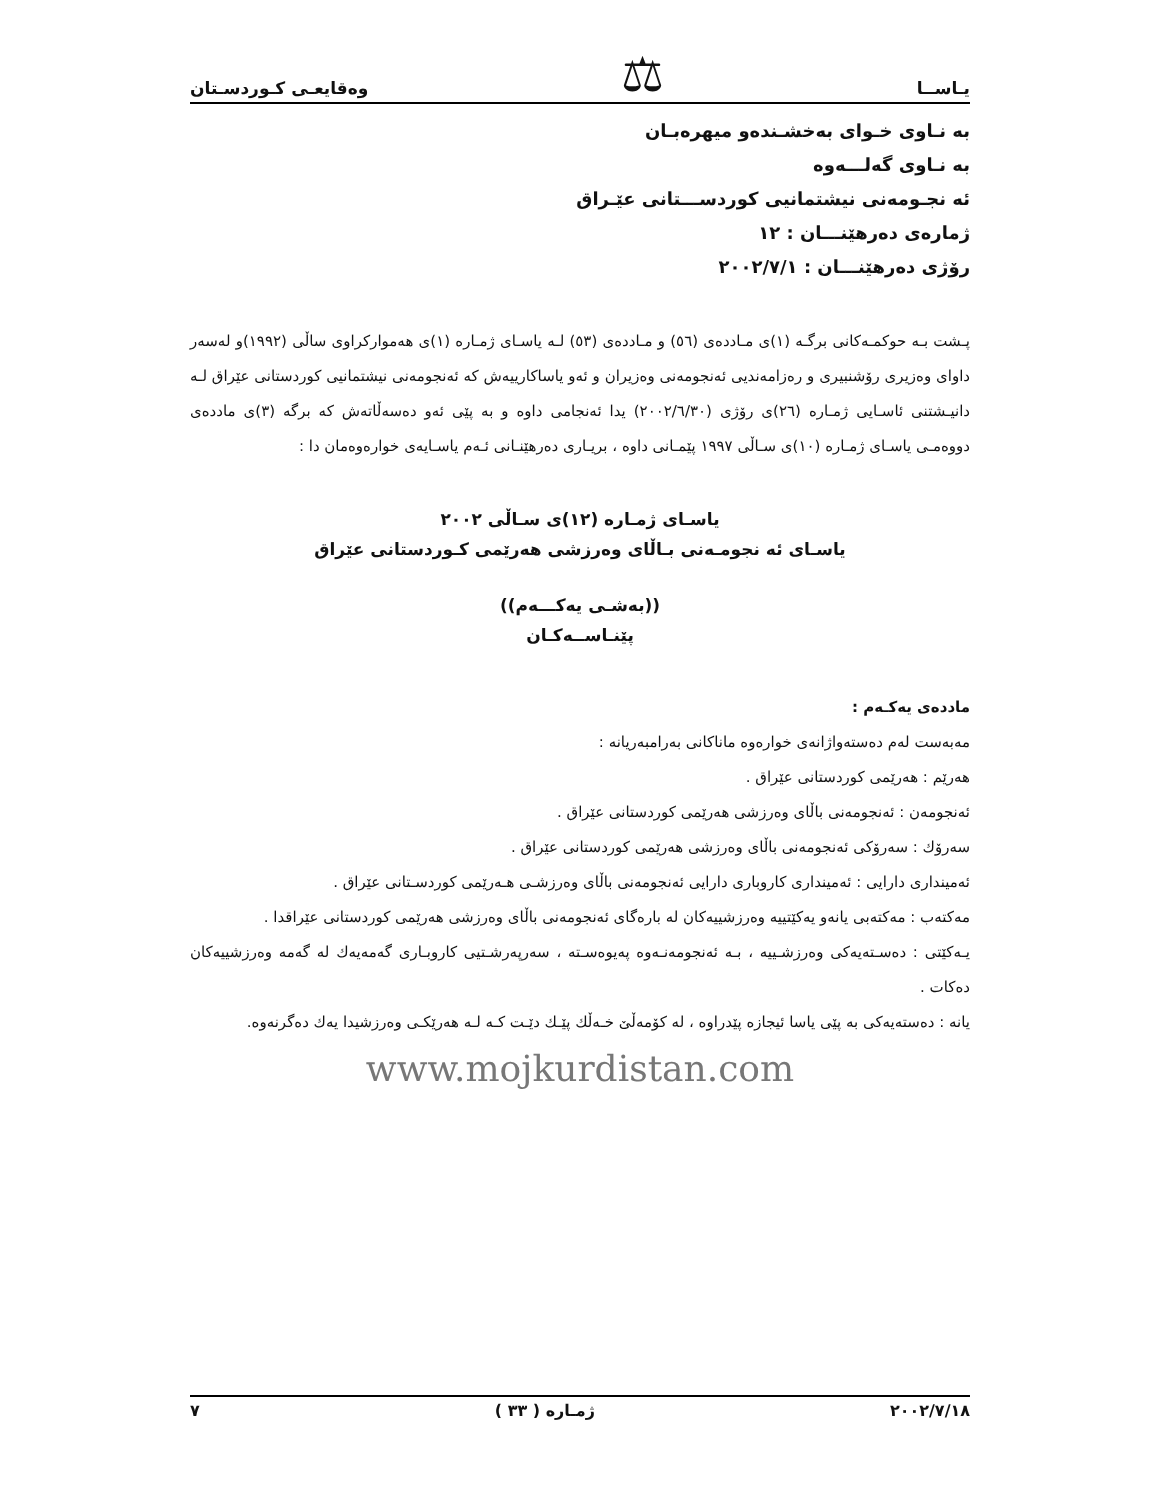یـاســا ⚖ وەقایعـی کـوردسـتان
بە نـاوی خـوای بەخشـندەو میهرەبـان
بە نـاوی گەلـــەوە
ئە نجـومەنی نیشتمانیی کوردســـتانی عێـراق
ژمارەی دەرهێنـــان : ١٢
رۆژی دەرهێنـــان : ٢٠٠٢/٧/١
پـشت بـە حوکمـەکانی برگـە (١)ی مـاددەی (٥٦) و مـاددەی (٥٣) لـە یاسـای ژمـارە (١)ی هەموارکراوی ساڵی (١٩٩٢)و لەسەر داوای وەزیری رۆشنبیری و رەزامەندیی ئەنجومەنی وەزیران و ئەو یاساکارییەش کە ئەنجومەنی نیشتمانیی کوردستانی عێراق لـە دانیـشتنی ئاسـایی ژمـارە (٢٦)ی رۆژی (٢٠٠٢/٦/٣٠) یدا ئەنجامی داوە و بە پێی ئەو دەسەڵاتەش کە برگە (٣)ی ماددەی دووەمـی یاسـای ژمـارە (١٠)ی سـاڵی ١٩٩٧ پێمـانی داوە ، بریـاری دەرهێنـانی ئـەم یاسـایەی خوارەوەمان دا :
یاسـای ژمـارە (١٢)ی سـاڵی ٢٠٠٢
یاسـای ئە نجومـەنی بـاڵای وەرزشی هەرێمی کـوردستانی عێراق
((بەشـی یەکـــەم))
پێنـاســەکـان
ماددەی یەکـەم :
مەبەست لەم دەستەواژانەی خوارەوە ماناکانی بەرامبەریانە :
هەرێم : هەرێمی کوردستانی عێراق .
ئەنجومەن : ئەنجومەنی باڵای وەرزشی هەرێمی کوردستانی عێراق .
سەرۆك : سەرۆکی ئەنجومەنی باڵای وەرزشی هەرێمی کوردستانی عێراق .
ئەمینداری دارایی : ئەمینداری کاروباری دارایی ئەنجومەنی باڵای وەرزشـی هـەرێمی کوردسـتانی عێراق .
مەکتەب : مەکتەبی یانەو یەکێتییە وەرزشییەکان لە بارەگای ئەنجومەنی باڵای وەرزشی هەرێمی کوردستانی عێراقدا .
یـەکێتی : دەسـتەیەکی وەرزشـییە ، بـە ئەنجومەنـەوە پەیوەسـتە ، سەرپەرشـتیی کاروبـاری گەمەیەك لە گەمە وەرزشییەکان دەکات .
یانە : دەستەیەکی بە پێی یاسا ئیجازە پێدراوە ، لە کۆمەڵێ خـەڵك پێـك دێـت کـە لـە هەرێکـی وەرزشیدا یەك دەگرنەوە.
www.mojkurdistan.com
٢٠٠٢/٧/١٨ ژمـارە ( ٣٣ ) ٧